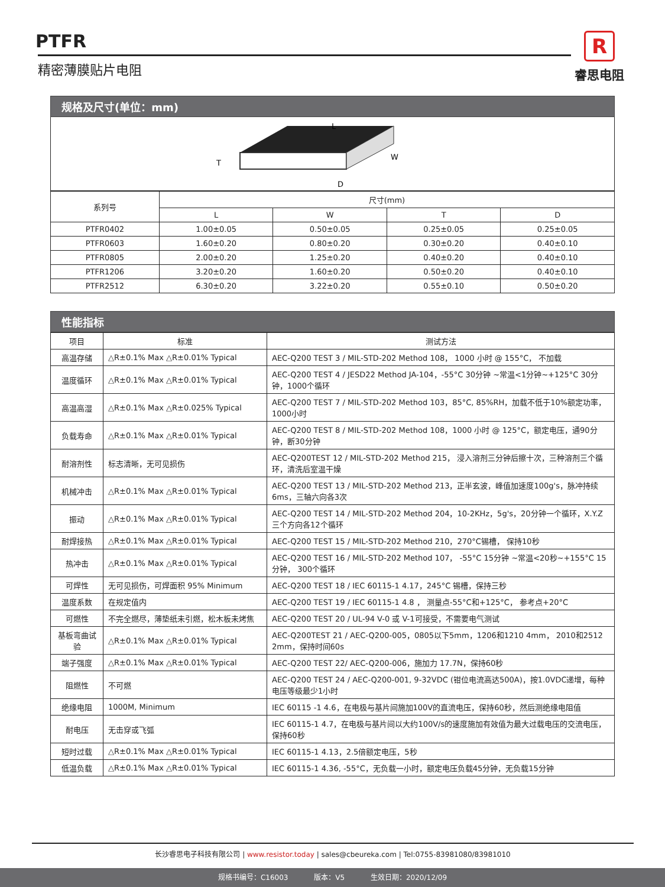PTFR
精密薄膜贴片电阻
R
睿思电阻
规格及尺寸(单位：mm)
L
W
T
D
| 系列号 | 尺寸(mm) | | | |
| --- | --- | --- | --- | --- |
| | L | W | T | D |
| PTFR0402 | 1.00±0.05 | 0.50±0.05 | 0.25±0.05 | 0.25±0.05 |
| PTFR0603 | 1.60±0.20 | 0.80±0.20 | 0.30±0.20 | 0.40±0.10 |
| PTFR0805 | 2.00±0.20 | 1.25±0.20 | 0.40±0.20 | 0.40±0.10 |
| PTFR1206 | 3.20±0.20 | 1.60±0.20 | 0.50±0.20 | 0.40±0.10 |
| PTFR2512 | 6.30±0.20 | 3.22±0.20 | 0.55±0.10 | 0.50±0.20 |
性能指标
| 项目 | 标准 | 测试方法 |
| --- | --- | --- |
| 高温存储 | △R±0.1% Max △R±0.01% Typical | AEC-Q200 TEST 3 / MIL-STD-202 Method 108， 1000 小时 @ 155°C， 不加载 |
| 温度循环 | △R±0.1% Max △R±0.01% Typical | AEC-Q200 TEST 4 / JESD22 Method JA-104，-55°C 30分钟 ~常温<1分钟~+125°C 30分钟，1000个循环 |
| 高温高湿 | △R±0.1% Max △R±0.025% Typical | AEC-Q200 TEST 7 / MIL-STD-202 Method 103，85°C, 85%RH，加载不低于10%额定功率，1000小时 |
| 负载寿命 | △R±0.1% Max △R±0.01% Typical | AEC-Q200 TEST 8 / MIL-STD-202 Method 108，1000 小时 @ 125°C，额定电压，通90分钟，断30分钟 |
| 耐溶剂性 | 标志清晰，无可见损伤 | AEC-Q200TEST 12 / MIL-STD-202 Method 215， 浸入溶剂三分钟后擦十次，三种溶剂三个循环，清洗后室温干燥 |
| 机械冲击 | △R±0.1% Max △R±0.01% Typical | AEC-Q200 TEST 13 / MIL-STD-202 Method 213，正半玄波，峰值加速度100g's，脉冲持续6ms，三轴六向各3次 |
| 振动 | △R±0.1% Max △R±0.01% Typical | AEC-Q200 TEST 14 / MIL-STD-202 Method 204，10-2KHz，5g's，20分钟一个循环，X.Y.Z三个方向各12个循环 |
| 耐焊接热 | △R±0.1% Max △R±0.01% Typical | AEC-Q200 TEST 15 / MIL-STD-202 Method 210，270°C锡槽， 保持10秒 |
| 热冲击 | △R±0.1% Max △R±0.01% Typical | AEC-Q200 TEST 16 / MIL-STD-202 Method 107， -55°C 15分钟 ~常温<20秒~+155°C 15分钟， 300个循环 |
| 可焊性 | 无可见损伤，可焊面积 95% Minimum | AEC-Q200 TEST 18 / IEC 60115-1 4.17，245°C 锡槽，保持三秒 |
| 温度系数 | 在规定值内 | AEC-Q200 TEST 19 / IEC 60115-1 4.8 ， 测量点-55°C和+125°C， 参考点+20°C |
| 可燃性 | 不完全燃尽，薄垫纸未引燃，松木板未烤焦 | AEC-Q200 TEST 20 / UL-94 V-0 或 V-1可接受，不需要电气测试 |
| 基板弯曲试验 | △R±0.1% Max △R±0.01% Typical | AEC-Q200TEST 21 / AEC-Q200-005，0805以下5mm，1206和1210 4mm， 2010和2512 2mm，保持时间60s |
| 端子强度 | △R±0.1% Max △R±0.01% Typical | AEC-Q200 TEST 22/ AEC-Q200-006，施加力 17.7N，保持60秒 |
| 阻燃性 | 不可燃 | AEC-Q200 TEST 24 / AEC-Q200-001, 9-32VDC (钳位电流高达500A)，按1.0VDC递增，每种电压等级最少1小时 |
| 绝缘电阻 | 1000M, Minimum | IEC 60115 -1 4.6，在电极与基片间施加100V的直流电压，保持60秒，然后测绝缘电阻值 |
| 耐电压 | 无击穿或飞弧 | IEC 60115-1 4.7，在电极与基片间以大约100V/s的速度施加有效值为最大过载电压的交流电压，保持60秒 |
| 短时过载 | △R±0.1% Max △R±0.01% Typical | IEC 60115-1 4.13，2.5倍额定电压，5秒 |
| 低温负载 | △R±0.1% Max △R±0.01% Typical | IEC 60115-1 4.36, -55°C，无负载一小时，额定电压负载45分钟，无负载15分钟 |
长沙睿思电子科技有限公司 | www.resistor.today | sales@cbeureka.com | Tel:0755-83981080/83981010
规格书编号：C16003 版本：V5 生效日期：2020/12/09